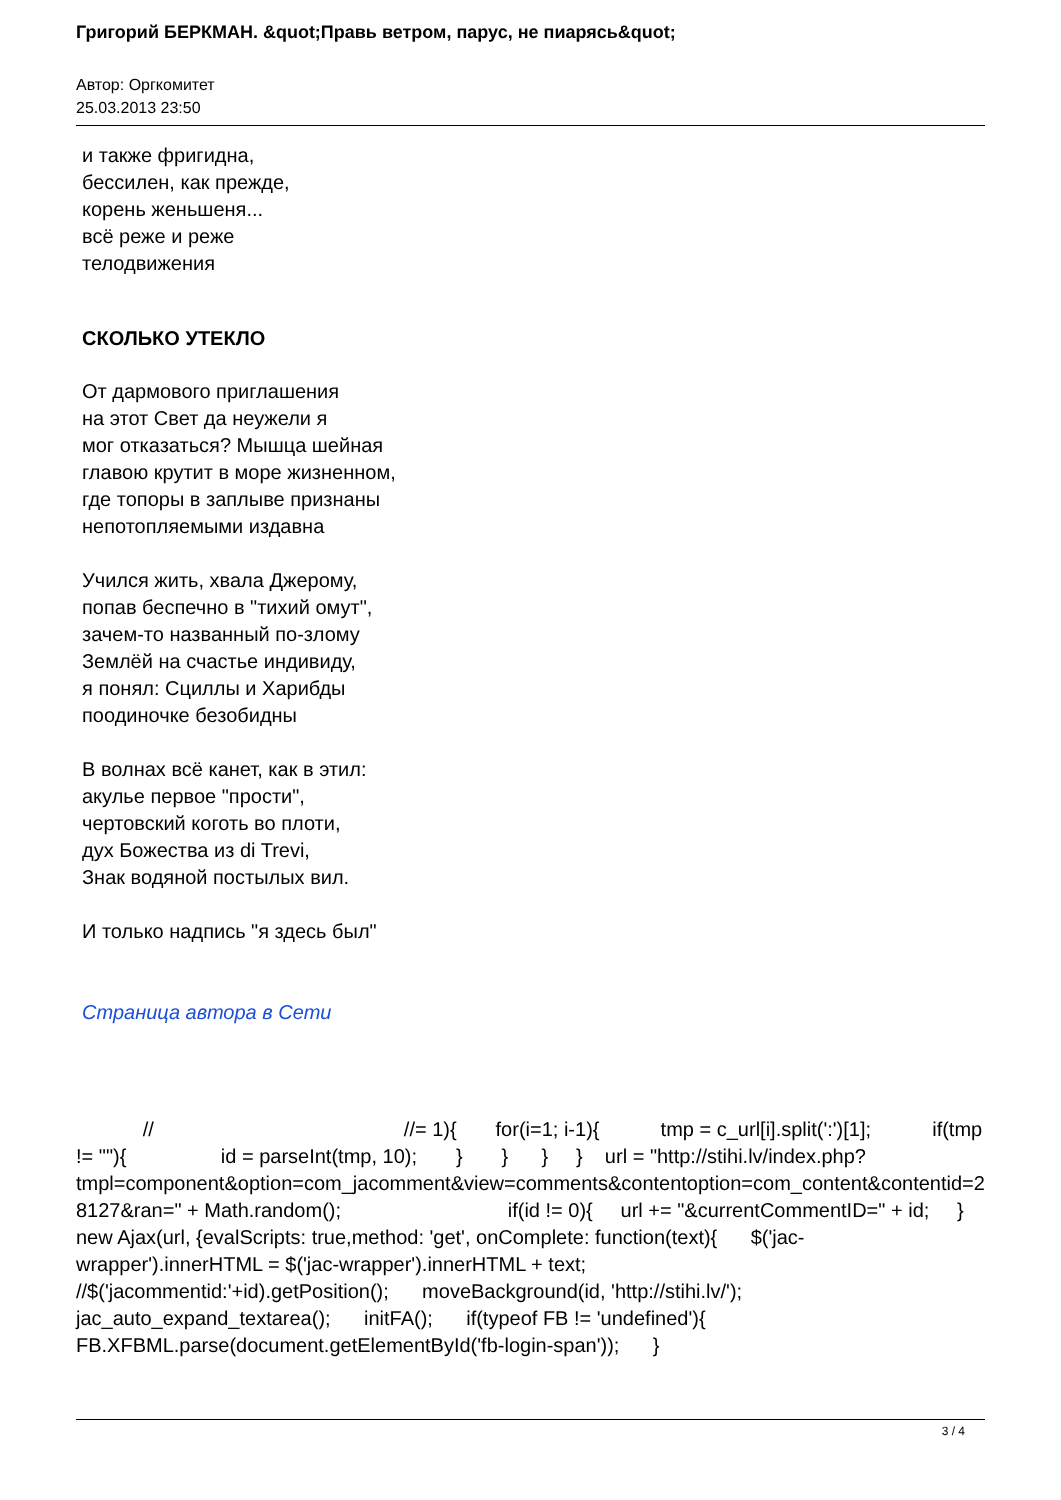Григорий БЕРКМАН. &quot;Правь ветром, парус, не пиарясь&quot;
Автор: Оргкомитет
25.03.2013 23:50
и также фригидна,
бессилен, как прежде,
корень женьшеня...
всё реже и реже
телодвижения
СКОЛЬКО УТЕКЛО
От дармового приглашения
на этот Свет да неужели я
мог отказаться? Мышца шейная
главою крутит в море жизненном,
где топоры в заплыве признаны
непотопляемыми издавна
Учился жить, хвала Джерому,
попав беспечно в "тихий омут",
зачем-то названный по-злому
Землёй на счастье индивиду,
я понял: Сциллы и Харибды
поодиночке безобидны
В волнах всё канет, как в этил:
акулье первое "прости",
чертовский коготь во плоти,
дух Божества из di Trevi,
Знак водяной постылых вил.
И только надпись "я здесь был"
Страница автора в Сети
// //= 1){ for(i=1; i-1){ tmp = c_url[i].split(':')[1]; if(tmp != ""){ id = parseInt(tmp, 10); } } } } url = "http://stihi.lv/index.php?tmpl=component&option=com_jacomment&view=comments&contentoption=com_content&contentid=28127&ran=" + Math.random(); if(id != 0){ url += "&currentCommentID=" + id; } new Ajax(url, {evalScripts: true,method: 'get', onComplete: function(text){ $('jac-wrapper').innerHTML = $('jac-wrapper').innerHTML + text; //$('jacommentid:'+id).getPosition(); moveBackground(id, 'http://stihi.lv/'); jac_auto_expand_textarea(); initFA(); if(typeof FB != 'undefined'){ FB.XFBML.parse(document.getElementById('fb-login-span')); }
3 / 4